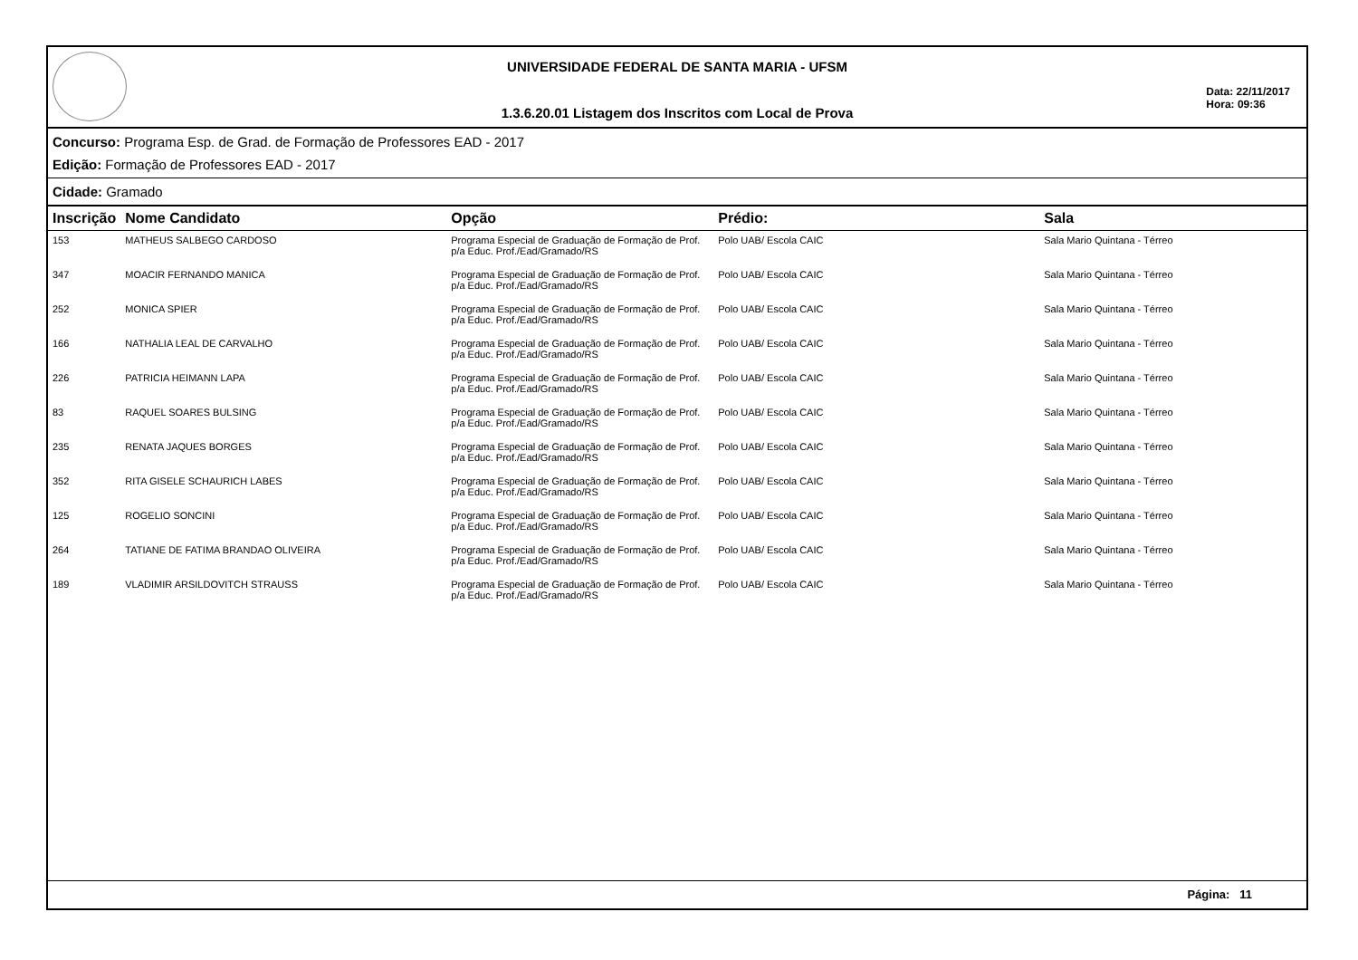UNIVERSIDADE FEDERAL DE SANTA MARIA - UFSM
1.3.6.20.01 Listagem dos Inscritos com Local de Prova
Data: 22/11/2017
Hora: 09:36
Concurso: Programa Esp. de Grad. de Formação de Professores EAD - 2017
Edição: Formação de Professores EAD - 2017
Cidade: Gramado
| Inscrição | Nome Candidato | Opção | Prédio: | Sala |
| --- | --- | --- | --- | --- |
| 153 | MATHEUS SALBEGO CARDOSO | Programa Especial de Graduação de Formação de Prof. p/a Educ. Prof./Ead/Gramado/RS | Polo UAB/ Escola CAIC | Sala Mario Quintana - Térreo |
| 347 | MOACIR FERNANDO MANICA | Programa Especial de Graduação de Formação de Prof. p/a Educ. Prof./Ead/Gramado/RS | Polo UAB/ Escola CAIC | Sala Mario Quintana - Térreo |
| 252 | MONICA SPIER | Programa Especial de Graduação de Formação de Prof. p/a Educ. Prof./Ead/Gramado/RS | Polo UAB/ Escola CAIC | Sala Mario Quintana - Térreo |
| 166 | NATHALIA LEAL DE CARVALHO | Programa Especial de Graduação de Formação de Prof. p/a Educ. Prof./Ead/Gramado/RS | Polo UAB/ Escola CAIC | Sala Mario Quintana - Térreo |
| 226 | PATRICIA HEIMANN LAPA | Programa Especial de Graduação de Formação de Prof. p/a Educ. Prof./Ead/Gramado/RS | Polo UAB/ Escola CAIC | Sala Mario Quintana - Térreo |
| 83 | RAQUEL SOARES BULSING | Programa Especial de Graduação de Formação de Prof. p/a Educ. Prof./Ead/Gramado/RS | Polo UAB/ Escola CAIC | Sala Mario Quintana - Térreo |
| 235 | RENATA JAQUES BORGES | Programa Especial de Graduação de Formação de Prof. p/a Educ. Prof./Ead/Gramado/RS | Polo UAB/ Escola CAIC | Sala Mario Quintana - Térreo |
| 352 | RITA GISELE SCHAURICH LABES | Programa Especial de Graduação de Formação de Prof. p/a Educ. Prof./Ead/Gramado/RS | Polo UAB/ Escola CAIC | Sala Mario Quintana - Térreo |
| 125 | ROGELIO SONCINI | Programa Especial de Graduação de Formação de Prof. p/a Educ. Prof./Ead/Gramado/RS | Polo UAB/ Escola CAIC | Sala Mario Quintana - Térreo |
| 264 | TATIANE DE FATIMA BRANDAO OLIVEIRA | Programa Especial de Graduação de Formação de Prof. p/a Educ. Prof./Ead/Gramado/RS | Polo UAB/ Escola CAIC | Sala Mario Quintana - Térreo |
| 189 | VLADIMIR ARSILDOVITCH STRAUSS | Programa Especial de Graduação de Formação de Prof. p/a Educ. Prof./Ead/Gramado/RS | Polo UAB/ Escola CAIC | Sala Mario Quintana - Térreo |
Página: 11